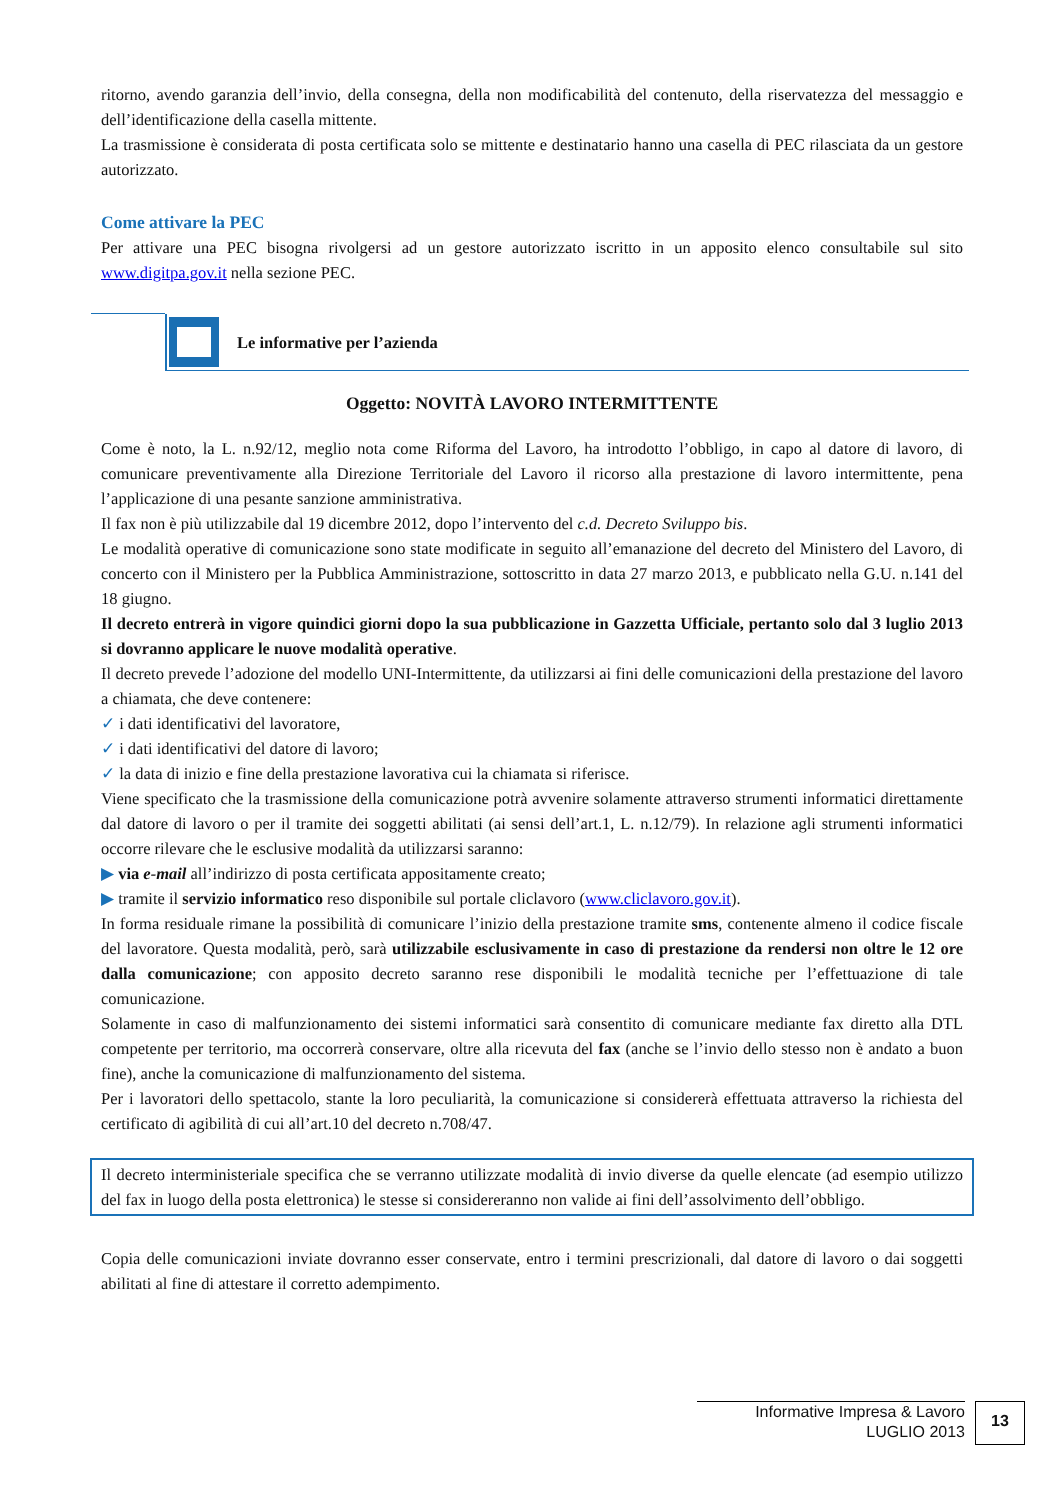ritorno, avendo garanzia dell’invio, della consegna, della non modificabilità del contenuto, della riservatezza del messaggio e dell’identificazione della casella mittente.
La trasmissione è considerata di posta certificata solo se mittente e destinatario hanno una casella di PEC rilasciata da un gestore autorizzato.
Come attivare la PEC
Per attivare una PEC bisogna rivolgersi ad un gestore autorizzato iscritto in un apposito elenco consultabile sul sito www.digitpa.gov.it nella sezione PEC.
Le informative per l’azienda
Oggetto: NOVITÀ LAVORO INTERMITTENTE
Come è noto, la L. n.92/12, meglio nota come Riforma del Lavoro, ha introdotto l’obbligo, in capo al datore di lavoro, di comunicare preventivamente alla Direzione Territoriale del Lavoro il ricorso alla prestazione di lavoro intermittente, pena l’applicazione di una pesante sanzione amministrativa.
Il fax non è più utilizzabile dal 19 dicembre 2012, dopo l’intervento del c.d. Decreto Sviluppo bis.
Le modalità operative di comunicazione sono state modificate in seguito all’emanazione del decreto del Ministero del Lavoro, di concerto con il Ministero per la Pubblica Amministrazione, sottoscritto in data 27 marzo 2013, e pubblicato nella G.U. n.141 del 18 giugno.
Il decreto entrerà in vigore quindici giorni dopo la sua pubblicazione in Gazzetta Ufficiale, pertanto solo dal 3 luglio 2013 si dovranno applicare le nuove modalità operative.
Il decreto prevede l’adozione del modello UNI-Intermittente, da utilizzarsi ai fini delle comunicazioni della prestazione del lavoro a chiamata, che deve contenere:
✓ i dati identificativi del lavoratore,
✓ i dati identificativi del datore di lavoro;
✓ la data di inizio e fine della prestazione lavorativa cui la chiamata si riferisce.
Viene specificato che la trasmissione della comunicazione potrà avvenire solamente attraverso strumenti informatici direttamente dal datore di lavoro o per il tramite dei soggetti abilitati (ai sensi dell’art.1, L. n.12/79). In relazione agli strumenti informatici occorre rilevare che le esclusive modalità da utilizzarsi saranno:
▶ via e-mail all’indirizzo di posta certificata appositamente creato;
▶ tramite il servizio informatico reso disponibile sul portale cliclavoro (www.cliclavoro.gov.it).
In forma residuale rimane la possibilità di comunicare l’inizio della prestazione tramite sms, contenente almeno il codice fiscale del lavoratore. Questa modalità, però, sarà utilizzabile esclusivamente in caso di prestazione da rendersi non oltre le 12 ore dalla comunicazione; con apposito decreto saranno rese disponibili le modalità tecniche per l’effettuazione di tale comunicazione.
Solamente in caso di malfunzionamento dei sistemi informatici sarà consentito di comunicare mediante fax diretto alla DTL competente per territorio, ma occorrerà conservare, oltre alla ricevuta del fax (anche se l’invio dello stesso non è andato a buon fine), anche la comunicazione di malfunzionamento del sistema.
Per i lavoratori dello spettacolo, stante la loro peculiarità, la comunicazione si considererà effettuata attraverso la richiesta del certificato di agibilità di cui all’art.10 del decreto n.708/47.
Il decreto interministeriale specifica che se verranno utilizzate modalità di invio diverse da quelle elencate (ad esempio utilizzo del fax in luogo della posta elettronica) le stesse si considereranno non valide ai fini dell’assolvimento dell’obbligo.
Copia delle comunicazioni inviate dovranno esser conservate, entro i termini prescrizionali, dal datore di lavoro o dai soggetti abilitati al fine di attestare il corretto adempimento.
Informative Impresa & Lavoro
LUGLIO 2013
13